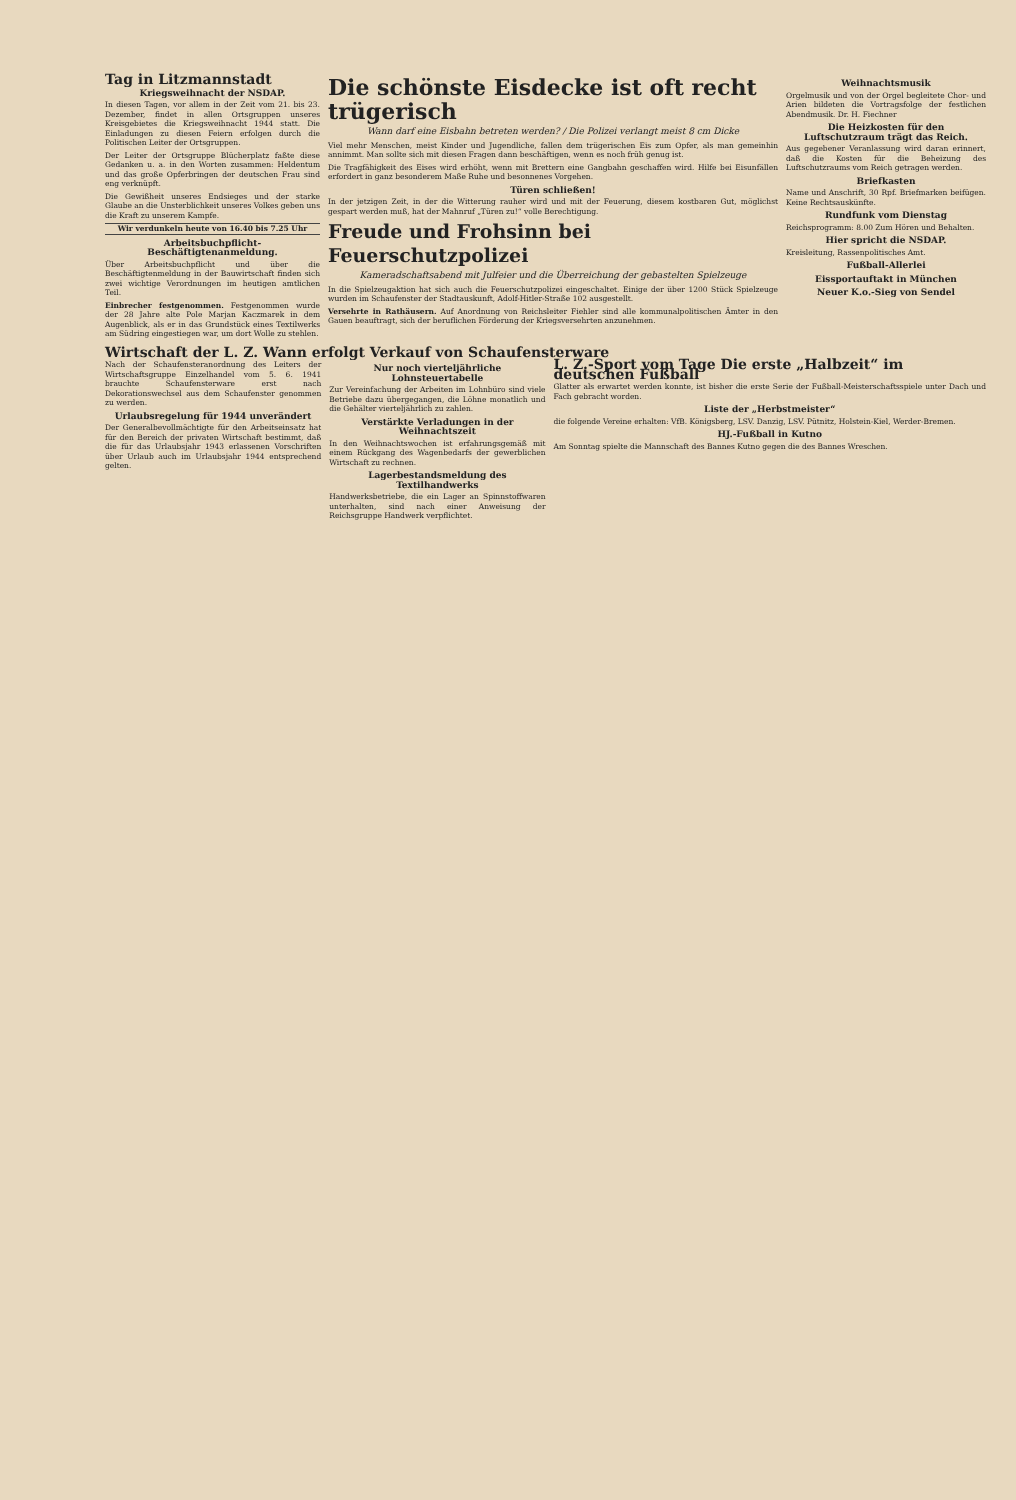Tag in Litzmannstadt
Kriegsweihnacht der NSDAP.
In diesen Tagen, vor allem in der Zeit vom 21. bis 23. Dezember, findet in allen Ortsgruppen unseres Kreisgebietes die Kriegsweihnacht 1944 statt. Die Einladungen zu diesen Feiern erfolgen durch die Politischen Leiter der Ortsgruppen.
Der Leiter der Ortsgruppe Blücherplatz faßte diese Gedanken u. a. in den Worten zusammen: Heldentum und das große Opferbringen der deutschen Frau sind eng verknüpft.
Die Gewißheit unseres Endsieges und der starke Glaube an die Unsterblichkeit unseres Volkes geben uns die Kraft zu unserem Kampfe.
Wir verdunkeln heute von 16.40 bis 7.25 Uhr
Arbeitsbuchpflicht-Beschäftigtenanmeldung.
Über Arbeitsbuchpflicht und über die Beschäftigtenmeldung in der Bauwirtschaft finden sich zwei wichtige Verordnungen im heutigen amtlichen Teil.
Einbrecher festgenommen. Festgenommen wurde der 28 Jahre alte Pole Marjan Kaczmarek in dem Augenblick, als er in das Grundstück eines Textilwerks am Südring eingestiegen war, um dort Wolle zu stehlen.
Die schönste Eisdecke ist oft recht trügerisch
Wann darf eine Eisbahn betreten werden? / Die Polizei verlangt meist 8 cm Dicke
Viel mehr Menschen, meist Kinder und Jugendliche, fallen dem trügerischen Eis zum Opfer, als man gemeinhin annimmt. Man sollte sich mit diesen Fragen dann beschäftigen, wenn es noch früh genug ist.
Die Tragfähigkeit des Eises wird erhöht, wenn mit Brettern eine Gangbahn geschaffen wird. Hilfe bei Eisunfällen erfordert in ganz besonderem Maße Ruhe und besonnenes Vorgehen.
Türen schließen!
In der jetzigen Zeit, in der die Witterung rauher wird und mit der Feuerung, diesem kostbaren Gut, möglichst gespart werden muß, hat der Mahnruf „Türen zu!“ volle Berechtigung.
Freude und Frohsinn bei Feuerschutzpolizei
Kameradschaftsabend mit Julfeier und die Überreichung der gebastelten Spielzeuge
In die Spielzeugaktion hat sich auch die Feuerschutzpolizei eingeschaltet. Einige der über 1200 Stück Spielzeuge wurden im Schaufenster der Stadtauskunft, Adolf-Hitler-Straße 102 ausgestellt.
Versehrte in Rathäusern. Auf Anordnung von Reichsleiter Fiehler sind alle kommunalpolitischen Ämter in den Gauen beauftragt, sich der beruflichen Förderung der Kriegsversehrten anzunehmen.
Weihnachtsmusik
Orgelmusik und von der Orgel begleitete Chor- und Arien bildeten die Vortragsfolge der festlichen Abendmusik. Dr. H. Fiechner
Die Heizkosten für den Luftschutzraum trägt das Reich.
Aus gegebener Veranlassung wird daran erinnert, daß die Kosten für die Beheizung des Luftschutzraums vom Reich getragen werden.
Briefkasten
Name und Anschrift, 30 Rpf. Briefmarken beifügen. Keine Rechtsauskünfte.
Rundfunk vom Dienstag
Reichsprogramm: 8.00 Zum Hören und Behalten.
Hier spricht die NSDAP.
Kreisleitung, Rassenpolitisches Amt.
Fußball-Allerlei
Eissportauftakt in München
Neuer K.o.-Sieg von Sendel
Wirtschaft der L. Z. Wann erfolgt Verkauf von Schaufensterware
Nach der Schaufensteranordnung des Leiters der Wirtschaftsgruppe Einzelhandel vom 5. 6. 1941 brauchte Schaufensterware erst nach Dekorationswechsel aus dem Schaufenster genommen zu werden.
Urlaubsregelung für 1944 unverändert
Der Generalbevollmächtigte für den Arbeitseinsatz hat für den Bereich der privaten Wirtschaft bestimmt, daß die für das Urlaubsjahr 1943 erlassenen Vorschriften über Urlaub auch im Urlaubsjahr 1944 entsprechend gelten.
Nur noch vierteljährliche Lohnsteuertabelle
Zur Vereinfachung der Arbeiten im Lohnbüro sind viele Betriebe dazu übergegangen, die Löhne monatlich und die Gehälter vierteljährlich zu zahlen.
Verstärkte Verladungen in der Weihnachtszeit
In den Weihnachtswochen ist erfahrungsgemäß mit einem Rückgang des Wagenbedarfs der gewerblichen Wirtschaft zu rechnen.
Lagerbestandsmeldung des Textilhandwerks
Handwerksbetriebe, die ein Lager an Spinnstoffwaren unterhalten, sind nach einer Anweisung der Reichsgruppe Handwerk verpflichtet.
L. Z.-Sport vom Tage Die erste „Halbzeit“ im deutschen Fußball
Glatter als erwartet werden konnte, ist bisher die erste Serie der Fußball-Meisterschaftsspiele unter Dach und Fach gebracht worden.
Liste der „Herbstmeister“
die folgende Vereine erhalten: VfB. Königsberg, LSV. Danzig, LSV. Pütnitz, Holstein-Kiel, Werder-Bremen.
HJ.-Fußball in Kutno
Am Sonntag spielte die Mannschaft des Bannes Kutno gegen die des Bannes Wreschen.